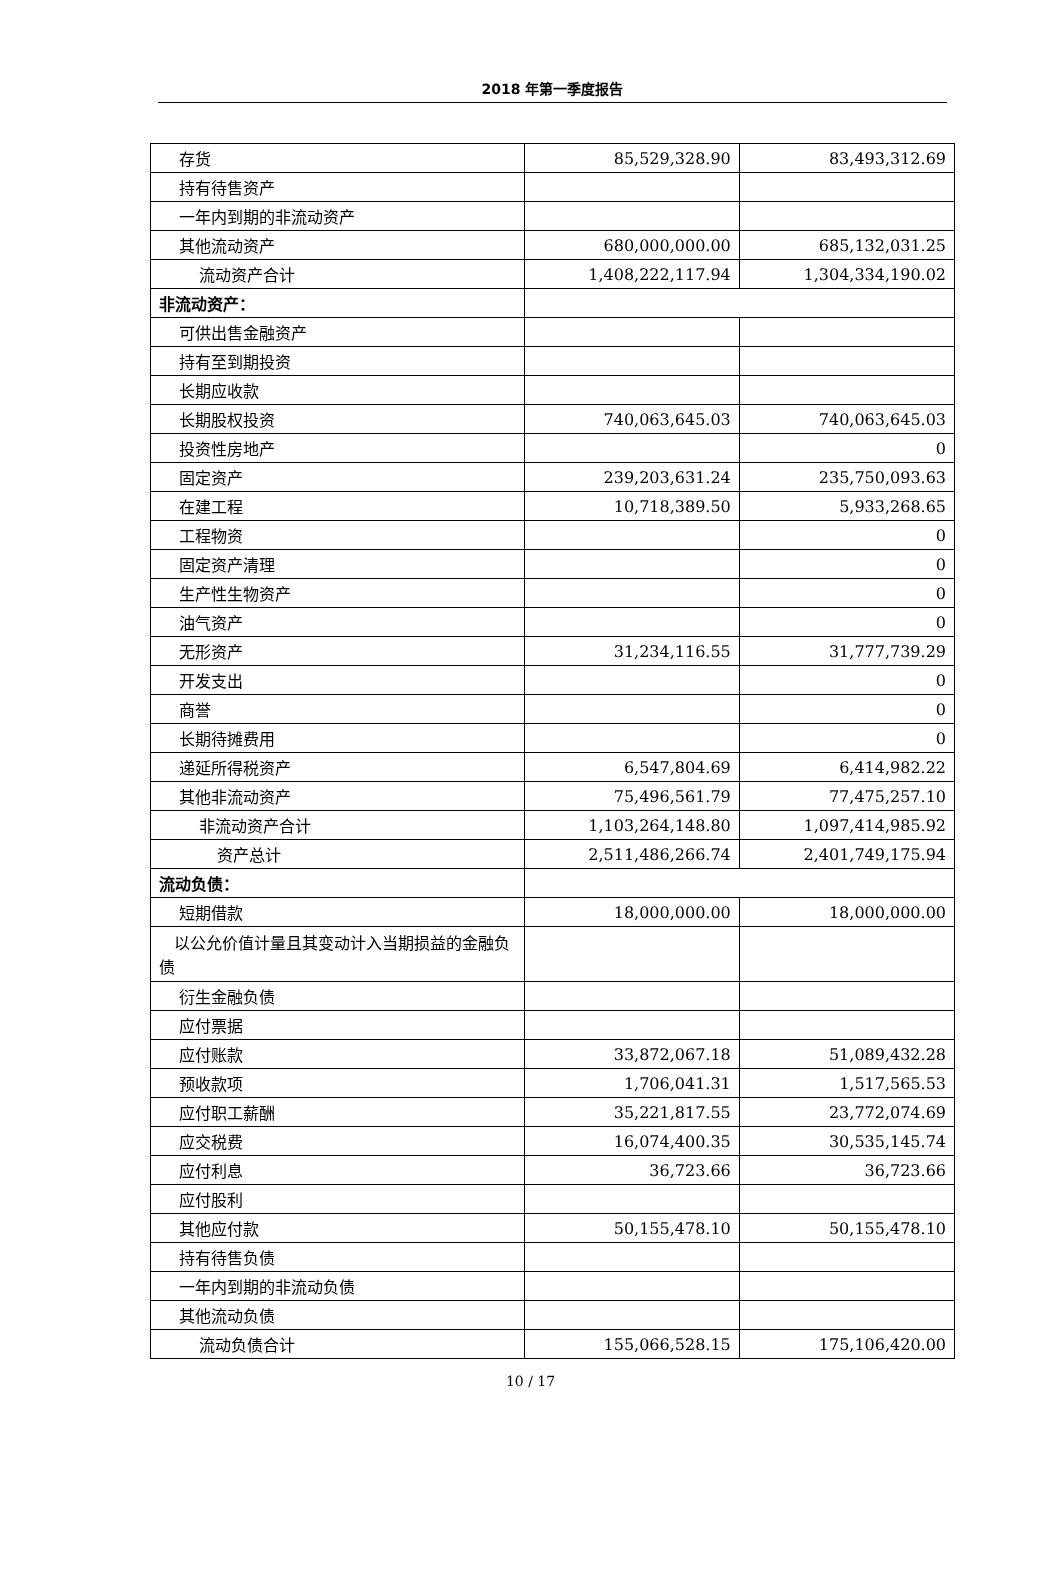2018 年第一季度报告
| 存货 | 85,529,328.90 | 83,493,312.69 |
| 持有待售资产 | | |
| 一年内到期的非流动资产 | | |
| 其他流动资产 | 680,000,000.00 | 685,132,031.25 |
| 流动资产合计 | 1,408,222,117.94 | 1,304,334,190.02 |
| 非流动资产： | | |
| 可供出售金融资产 | | |
| 持有至到期投资 | | |
| 长期应收款 | | |
| 长期股权投资 | 740,063,645.03 | 740,063,645.03 |
| 投资性房地产 | | 0 |
| 固定资产 | 239,203,631.24 | 235,750,093.63 |
| 在建工程 | 10,718,389.50 | 5,933,268.65 |
| 工程物资 | | 0 |
| 固定资产清理 | | 0 |
| 生产性生物资产 | | 0 |
| 油气资产 | | 0 |
| 无形资产 | 31,234,116.55 | 31,777,739.29 |
| 开发支出 | | 0 |
| 商誉 | | 0 |
| 长期待摊费用 | | 0 |
| 递延所得税资产 | 6,547,804.69 | 6,414,982.22 |
| 其他非流动资产 | 75,496,561.79 | 77,475,257.10 |
| 非流动资产合计 | 1,103,264,148.80 | 1,097,414,985.92 |
| 资产总计 | 2,511,486,266.74 | 2,401,749,175.94 |
| 流动负债： | | |
| 短期借款 | 18,000,000.00 | 18,000,000.00 |
| 以公允价值计量且其变动计入当期损益的金融负债 | | |
| 衍生金融负债 | | |
| 应付票据 | | |
| 应付账款 | 33,872,067.18 | 51,089,432.28 |
| 预收款项 | 1,706,041.31 | 1,517,565.53 |
| 应付职工薪酬 | 35,221,817.55 | 23,772,074.69 |
| 应交税费 | 16,074,400.35 | 30,535,145.74 |
| 应付利息 | 36,723.66 | 36,723.66 |
| 应付股利 | | |
| 其他应付款 | 50,155,478.10 | 50,155,478.10 |
| 持有待售负债 | | |
| 一年内到期的非流动负债 | | |
| 其他流动负债 | | |
| 流动负债合计 | 155,066,528.15 | 175,106,420.00 |
10 / 17